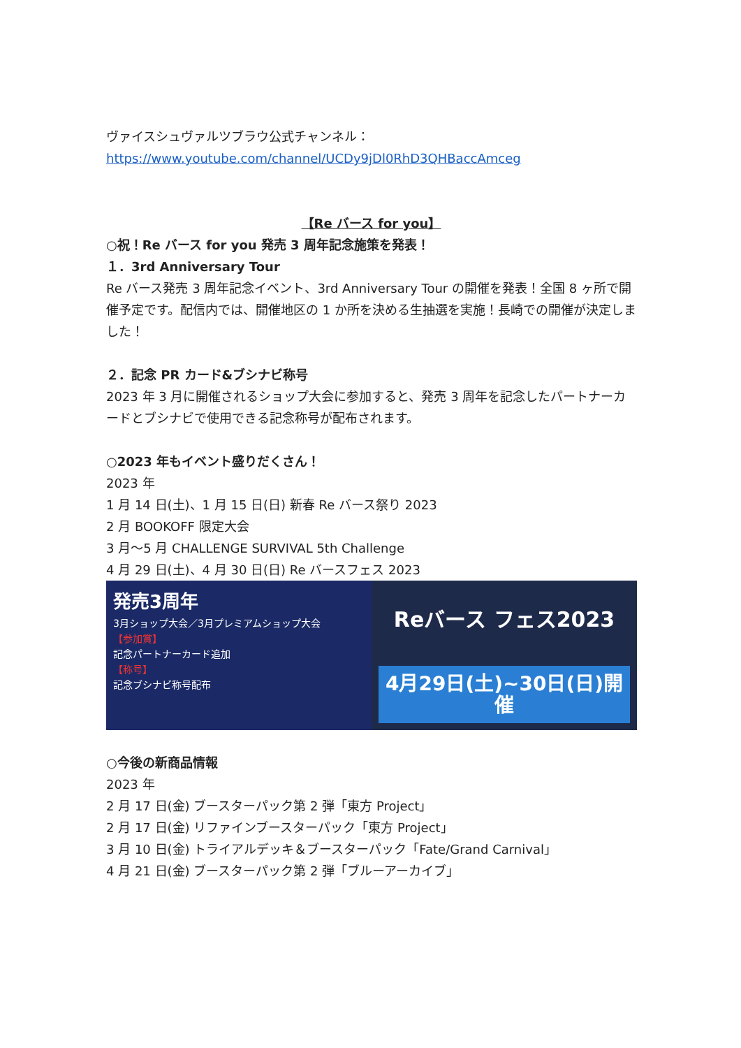ヴァイスシュヴァルツブラウ公式チャンネル：
https://www.youtube.com/channel/UCDy9jDl0RhD3QHBaccAmceg
【Re バース for you】
○祝！Re バース for you 発売 3 周年記念施策を発表！
１．3rd Anniversary Tour
Re バース発売 3 周年記念イベント、3rd Anniversary Tour の開催を発表！全国 8 ヶ所で開催予定です。配信内では、開催地区の 1 か所を決める生抽選を実施！長崎での開催が決定しました！
２．記念 PR カード&ブシナビ称号
2023 年 3 月に開催されるショップ大会に参加すると、発売 3 周年を記念したパートナーカードとブシナビで使用できる記念称号が配布されます。
○2023 年もイベント盛りだくさん！
2023 年
1 月 14 日(土)、1 月 15 日(日) 新春 Re バース祭り 2023
2 月 BOOKOFF 限定大会
3 月～5 月 CHALLENGE SURVIVAL 5th Challenge
4 月 29 日(土)、4 月 30 日(日) Re バースフェス 2023
発売3周年
3月ショップ大会／3月プレミアムショップ大会
【参加賞】
記念パートナーカード追加
【称号】
記念ブシナビ称号配布
Reバース フェス2023
4月29日(土)~30日(日)開催
○今後の新商品情報
2023 年
2 月 17 日(金) ブースターパック第 2 弾「東方 Project」
2 月 17 日(金) リファインブースターパック「東方 Project」
3 月 10 日(金) トライアルデッキ＆ブースターパック「Fate/Grand Carnival」
4 月 21 日(金) ブースターパック第 2 弾「ブルーアーカイブ」